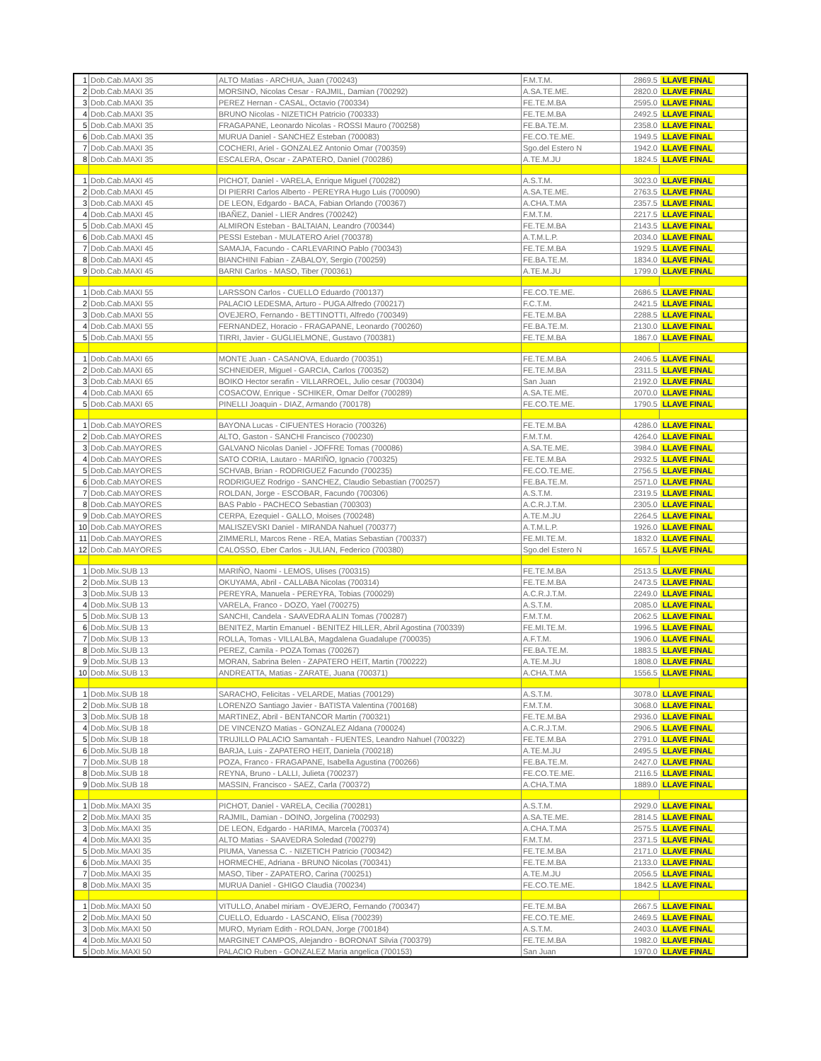| 1 | Dob.Cab.MAXI 35 | ALTO Matias - ARCHUA, Juan (700243) | F.M.T.M. | 2869.5 | LLAVE FINAL |
| 2 | Dob.Cab.MAXI 35 | MORSINO, Nicolas Cesar - RAJMIL, Damian (700292) | A.SA.TE.ME. | 2820.0 | LLAVE FINAL |
| 3 | Dob.Cab.MAXI 35 | PEREZ Hernan - CASAL, Octavio (700334) | FE.TE.M.BA | 2595.0 | LLAVE FINAL |
| 4 | Dob.Cab.MAXI 35 | BRUNO Nicolas - NIZETICH Patricio (700333) | FE.TE.M.BA | 2492.5 | LLAVE FINAL |
| 5 | Dob.Cab.MAXI 35 | FRAGAPANE, Leonardo Nicolas - ROSSI Mauro (700258) | FE.BA.TE.M. | 2358.0 | LLAVE FINAL |
| 6 | Dob.Cab.MAXI 35 | MURUA Daniel - SANCHEZ Esteban (700083) | FE.CO.TE.ME. | 1949.5 | LLAVE FINAL |
| 7 | Dob.Cab.MAXI 35 | COCHERI, Ariel - GONZALEZ Antonio Omar (700359) | Sgo.del Estero N | 1942.0 | LLAVE FINAL |
| 8 | Dob.Cab.MAXI 35 | ESCALERA, Oscar - ZAPATERO, Daniel (700286) | A.TE.M.JU | 1824.5 | LLAVE FINAL |
| 1 | Dob.Cab.MAXI 45 | PICHOT, Daniel - VARELA, Enrique Miguel (700282) | A.S.T.M. | 3023.0 | LLAVE FINAL |
| 2 | Dob.Cab.MAXI 45 | DI PIERRI Carlos Alberto - PEREYRA Hugo Luis (700090) | A.SA.TE.ME. | 2763.5 | LLAVE FINAL |
| 3 | Dob.Cab.MAXI 45 | DE LEON, Edgardo - BACA, Fabian Orlando (700367) | A.CHA.T.MA | 2357.5 | LLAVE FINAL |
| 4 | Dob.Cab.MAXI 45 | IBAÑEZ, Daniel - LIER Andres (700242) | F.M.T.M. | 2217.5 | LLAVE FINAL |
| 5 | Dob.Cab.MAXI 45 | ALMIRON Esteban - BALTAIAN, Leandro (700344) | FE.TE.M.BA | 2143.5 | LLAVE FINAL |
| 6 | Dob.Cab.MAXI 45 | PESSI Esteban - MULATERO Ariel (700378) | A.T.M.L.P. | 2034.0 | LLAVE FINAL |
| 7 | Dob.Cab.MAXI 45 | SAMAJA, Facundo - CARLEVARINO Pablo (700343) | FE.TE.M.BA | 1929.5 | LLAVE FINAL |
| 8 | Dob.Cab.MAXI 45 | BIANCHINI Fabian - ZABALOY, Sergio (700259) | FE.BA.TE.M. | 1834.0 | LLAVE FINAL |
| 9 | Dob.Cab.MAXI 45 | BARNI Carlos - MASO, Tiber (700361) | A.TE.M.JU | 1799.0 | LLAVE FINAL |
| 1 | Dob.Cab.MAXI 55 | LARSSON Carlos - CUELLO Eduardo (700137) | FE.CO.TE.ME. | 2686.5 | LLAVE FINAL |
| 2 | Dob.Cab.MAXI 55 | PALACIO LEDESMA, Arturo - PUGA Alfredo (700217) | F.C.T.M. | 2421.5 | LLAVE FINAL |
| 3 | Dob.Cab.MAXI 55 | OVEJERO, Fernando - BETTINOTTI, Alfredo (700349) | FE.TE.M.BA | 2288.5 | LLAVE FINAL |
| 4 | Dob.Cab.MAXI 55 | FERNANDEZ, Horacio - FRAGAPANE, Leonardo (700260) | FE.BA.TE.M. | 2130.0 | LLAVE FINAL |
| 5 | Dob.Cab.MAXI 55 | TIRRI, Javier - GUGLIELMONE, Gustavo (700381) | FE.TE.M.BA | 1867.0 | LLAVE FINAL |
| 1 | Dob.Cab.MAXI 65 | MONTE Juan - CASANOVA, Eduardo (700351) | FE.TE.M.BA | 2406.5 | LLAVE FINAL |
| 2 | Dob.Cab.MAXI 65 | SCHNEIDER, Miguel - GARCIA, Carlos (700352) | FE.TE.M.BA | 2311.5 | LLAVE FINAL |
| 3 | Dob.Cab.MAXI 65 | BOIKO Hector serafin - VILLARROEL, Julio cesar (700304) | San Juan | 2192.0 | LLAVE FINAL |
| 4 | Dob.Cab.MAXI 65 | COSACOW, Enrique - SCHIKER, Omar Delfor (700289) | A.SA.TE.ME. | 2070.0 | LLAVE FINAL |
| 5 | Dob.Cab.MAXI 65 | PINELLI Joaquin - DIAZ, Armando (700178) | FE.CO.TE.ME. | 1790.5 | LLAVE FINAL |
| 1 | Dob.Cab.MAYORES | BAYONA Lucas - CIFUENTES Horacio (700326) | FE.TE.M.BA | 4286.0 | LLAVE FINAL |
| 2 | Dob.Cab.MAYORES | ALTO, Gaston - SANCHI Francisco (700230) | F.M.T.M. | 4264.0 | LLAVE FINAL |
| 3 | Dob.Cab.MAYORES | GALVANO Nicolas Daniel - JOFFRE Tomas (700086) | A.SA.TE.ME. | 3984.0 | LLAVE FINAL |
| 4 | Dob.Cab.MAYORES | SATO CORIA, Lautaro - MARIÑO, Ignacio (700325) | FE.TE.M.BA | 2932.5 | LLAVE FINAL |
| 5 | Dob.Cab.MAYORES | SCHVAB, Brian - RODRIGUEZ Facundo (700235) | FE.CO.TE.ME. | 2756.5 | LLAVE FINAL |
| 6 | Dob.Cab.MAYORES | RODRIGUEZ Rodrigo - SANCHEZ, Claudio Sebastian (700257) | FE.BA.TE.M. | 2571.0 | LLAVE FINAL |
| 7 | Dob.Cab.MAYORES | ROLDAN, Jorge - ESCOBAR, Facundo (700306) | A.S.T.M. | 2319.5 | LLAVE FINAL |
| 8 | Dob.Cab.MAYORES | BAS Pablo - PACHECO Sebastian (700303) | A.C.R.J.T.M. | 2305.0 | LLAVE FINAL |
| 9 | Dob.Cab.MAYORES | CERPA, Ezequiel - GALLO, Moises (700248) | A.TE.M.JU | 2264.5 | LLAVE FINAL |
| 10 | Dob.Cab.MAYORES | MALISZEVSKI Daniel - MIRANDA Nahuel (700377) | A.T.M.L.P. | 1926.0 | LLAVE FINAL |
| 11 | Dob.Cab.MAYORES | ZIMMERLI, Marcos Rene - REA, Matias Sebastian (700337) | FE.MI.TE.M. | 1832.0 | LLAVE FINAL |
| 12 | Dob.Cab.MAYORES | CALOSSO, Eber Carlos - JULIAN, Federico (700380) | Sgo.del Estero N | 1657.5 | LLAVE FINAL |
| 1 | Dob.Mix.SUB 13 | MARIÑO, Naomi - LEMOS, Ulises (700315) | FE.TE.M.BA | 2513.5 | LLAVE FINAL |
| 2 | Dob.Mix.SUB 13 | OKUYAMA, Abril - CALLABA Nicolas (700314) | FE.TE.M.BA | 2473.5 | LLAVE FINAL |
| 3 | Dob.Mix.SUB 13 | PEREYRA, Manuela - PEREYRA, Tobias (700029) | A.C.R.J.T.M. | 2249.0 | LLAVE FINAL |
| 4 | Dob.Mix.SUB 13 | VARELA, Franco - DOZO, Yael (700275) | A.S.T.M. | 2085.0 | LLAVE FINAL |
| 5 | Dob.Mix.SUB 13 | SANCHI, Candela - SAAVEDRA ALIN Tomas (700287) | F.M.T.M. | 2062.5 | LLAVE FINAL |
| 6 | Dob.Mix.SUB 13 | BENITEZ, Martin Emanuel - BENITEZ HILLER, Abril Agostina (700339) | FE.MI.TE.M. | 1996.5 | LLAVE FINAL |
| 7 | Dob.Mix.SUB 13 | ROLLA, Tomas - VILLALBA, Magdalena Guadalupe (700035) | A.F.T.M. | 1906.0 | LLAVE FINAL |
| 8 | Dob.Mix.SUB 13 | PEREZ, Camila - POZA Tomas (700267) | FE.BA.TE.M. | 1883.5 | LLAVE FINAL |
| 9 | Dob.Mix.SUB 13 | MORAN, Sabrina Belen - ZAPATERO HEIT, Martin (700222) | A.TE.M.JU | 1808.0 | LLAVE FINAL |
| 10 | Dob.Mix.SUB 13 | ANDREATTA, Matias - ZARATE, Juana (700371) | A.CHA.T.MA | 1556.5 | LLAVE FINAL |
| 1 | Dob.Mix.SUB 18 | SARACHO, Felicitas - VELARDE, Matias (700129) | A.S.T.M. | 3078.0 | LLAVE FINAL |
| 2 | Dob.Mix.SUB 18 | LORENZO Santiago Javier - BATISTA Valentina (700168) | F.M.T.M. | 3068.0 | LLAVE FINAL |
| 3 | Dob.Mix.SUB 18 | MARTINEZ, Abril - BENTANCOR Martin (700321) | FE.TE.M.BA | 2936.0 | LLAVE FINAL |
| 4 | Dob.Mix.SUB 18 | DE VINCENZO Matias - GONZALEZ Aldana (700024) | A.C.R.J.T.M. | 2906.5 | LLAVE FINAL |
| 5 | Dob.Mix.SUB 18 | TRUJILLO PALACIO Samantah - FUENTES, Leandro Nahuel (700322) | FE.TE.M.BA | 2791.0 | LLAVE FINAL |
| 6 | Dob.Mix.SUB 18 | BARJA, Luis - ZAPATERO HEIT, Daniela (700218) | A.TE.M.JU | 2495.5 | LLAVE FINAL |
| 7 | Dob.Mix.SUB 18 | POZA, Franco - FRAGAPANE, Isabella Agustina (700266) | FE.BA.TE.M. | 2427.0 | LLAVE FINAL |
| 8 | Dob.Mix.SUB 18 | REYNA, Bruno - LALLI, Julieta (700237) | FE.CO.TE.ME. | 2116.5 | LLAVE FINAL |
| 9 | Dob.Mix.SUB 18 | MASSIN, Francisco - SAEZ, Carla (700372) | A.CHA.T.MA | 1889.0 | LLAVE FINAL |
| 1 | Dob.Mix.MAXI 35 | PICHOT, Daniel - VARELA, Cecilia (700281) | A.S.T.M. | 2929.0 | LLAVE FINAL |
| 2 | Dob.Mix.MAXI 35 | RAJMIL, Damian - DOINO, Jorgelina (700293) | A.SA.TE.ME. | 2814.5 | LLAVE FINAL |
| 3 | Dob.Mix.MAXI 35 | DE LEON, Edgardo - HARIMA, Marcela (700374) | A.CHA.T.MA | 2575.5 | LLAVE FINAL |
| 4 | Dob.Mix.MAXI 35 | ALTO Matias - SAAVEDRA Soledad (700279) | F.M.T.M. | 2371.5 | LLAVE FINAL |
| 5 | Dob.Mix.MAXI 35 | PIUMA, Vanessa C. - NIZETICH Patricio (700342) | FE.TE.M.BA | 2171.0 | LLAVE FINAL |
| 6 | Dob.Mix.MAXI 35 | HORMECHE, Adriana - BRUNO Nicolas (700341) | FE.TE.M.BA | 2133.0 | LLAVE FINAL |
| 7 | Dob.Mix.MAXI 35 | MASO, Tiber - ZAPATERO, Carina (700251) | A.TE.M.JU | 2056.5 | LLAVE FINAL |
| 8 | Dob.Mix.MAXI 35 | MURUA Daniel - GHIGO Claudia (700234) | FE.CO.TE.ME. | 1842.5 | LLAVE FINAL |
| 1 | Dob.Mix.MAXI 50 | VITULLO, Anabel miriam - OVEJERO, Fernando (700347) | FE.TE.M.BA | 2667.5 | LLAVE FINAL |
| 2 | Dob.Mix.MAXI 50 | CUELLO, Eduardo - LASCANO, Elisa (700239) | FE.CO.TE.ME. | 2469.5 | LLAVE FINAL |
| 3 | Dob.Mix.MAXI 50 | MURO, Myriam Edith - ROLDAN, Jorge (700184) | A.S.T.M. | 2403.0 | LLAVE FINAL |
| 4 | Dob.Mix.MAXI 50 | MARGINET CAMPOS, Alejandro - BORONAT Silvia (700379) | FE.TE.M.BA | 1982.0 | LLAVE FINAL |
| 5 | Dob.Mix.MAXI 50 | PALACIO Ruben - GONZALEZ Maria angelica (700153) | San Juan | 1970.0 | LLAVE FINAL |